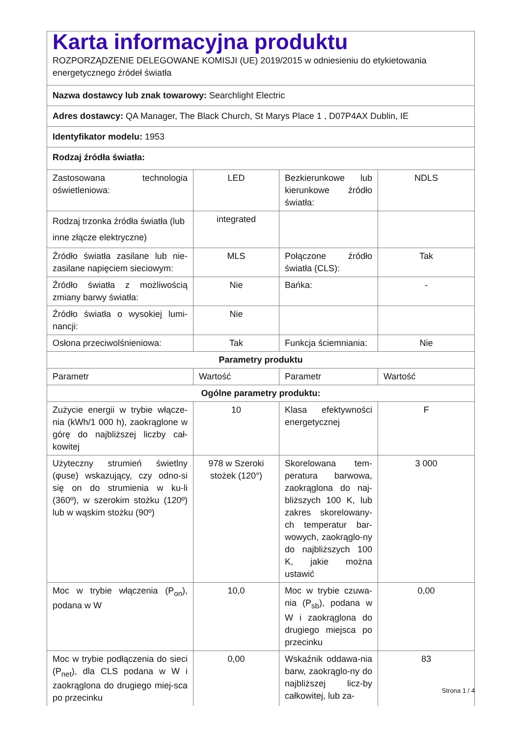| Karta informacyjna produktu ROZPORZĄDZENIE DELEGOWANE KOMISJI (UE) 2019/2015 w odniesieniu do etykietowania energetycznego źródeł światła | | | |
| Nazwa dostawcy lub znak towarowy: Searchlight Electric | | | |
| Adres dostawcy: QA Manager, The Black Church, St Marys Place 1 , D07P4AX Dublin, IE | | | |
| Identyfikator modelu: 1953 | | | |
| Rodzaj źródła światła: | | | |
| Zastosowana technologia oświetleniowa: | LED | Bezkierunkowe lub kierunkowe źródło światła: | NDLS |
| Rodzaj trzonka źródła światła (lub inne złącze elektryczne) | integrated | | |
| Źródło światła zasilane lub nie-zasilane napięciem sieciowym: | MLS | Połączone źródło światła (CLS): | Tak |
| Źródło światła z możliwością zmiany barwy światła: | Nie | Bańka: | - |
| Źródło światła o wysokiej lumi-nancji: | Nie | | |
| Osłona przeciwolśnieniowa: | Tak | Funkcja ściemniania: | Nie |
| Parametry produktu | | | |
| Parametr | Wartość | Parametr | Wartość |
| Ogólne parametry produktu: | | | |
| Zużycie energii w trybie włącze-nia (kWh/1 000 h), zaokrąglone w górę do najbliższej liczby cał-kowitej | 10 | Klasa efektywności energetycznej | F |
| Użyteczny strumień świetlny (φuse) wskazujący, czy odno-si się on do strumienia w ku-li (360º), w szerokim stożku (120º) lub w wąskim stożku (90º) | 978 w Szeroki stożek (120°) | Skorelowana tem-peratura barwowa, zaokrąglona do naj-bliższych 100 K, lub zakres skorelowany-ch temperatur bar-wowych, zaokrąglo-ny do najbliższych 100 K, jakie można ustawić | 3 000 |
| Moc w trybie włączenia (P<sub>on</sub>), podana w W | 10,0 | Moc w trybie czuwa-nia (P<sub>sb</sub>), podana w W i zaokrąglona do drugiego miejsca po przecinku | 0,00 |
| Moc w trybie podłączenia do sieci (P<sub>net</sub>), dla CLS podana w W i zaokrąglona do drugiego miej-sca po przecinku | 0,00 | Wskaźnik oddawa-nia barw, zaokrąglo-ny do najbliższej licz-by całkowitej, lub za- | 83 |
Strona 1 / 4